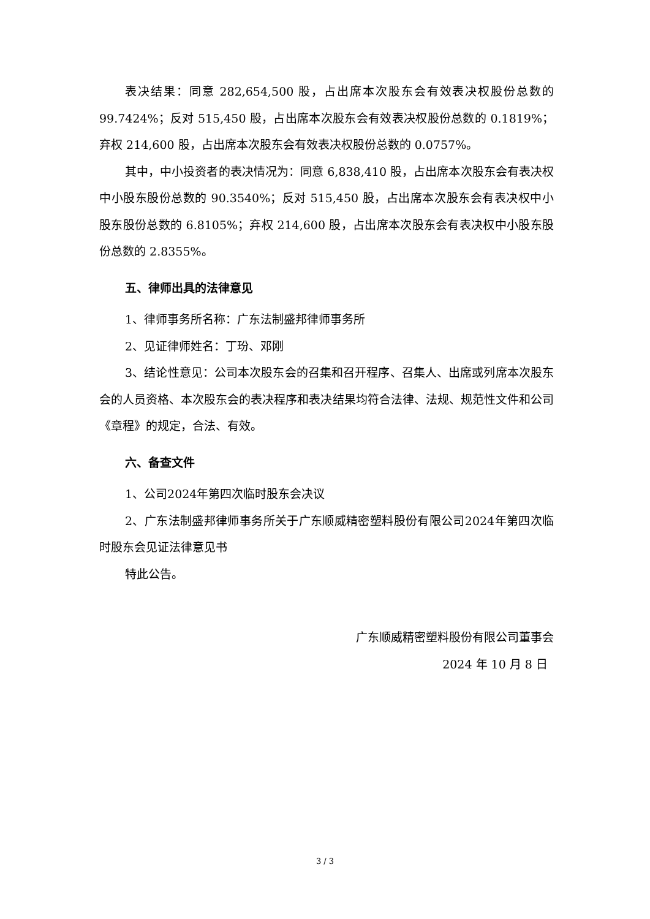表决结果：同意 282,654,500 股，占出席本次股东会有效表决权股份总数的99.7424%；反对 515,450 股，占出席本次股东会有效表决权股份总数的 0.1819%；弃权 214,600 股，占出席本次股东会有效表决权股份总数的 0.0757%。
其中，中小投资者的表决情况为：同意 6,838,410 股，占出席本次股东会有表决权中小股东股份总数的 90.3540%；反对 515,450 股，占出席本次股东会有表决权中小股东股份总数的 6.8105%；弃权 214,600 股，占出席本次股东会有表决权中小股东股份总数的 2.8355%。
五、律师出具的法律意见
1、律师事务所名称：广东法制盛邦律师事务所
2、见证律师姓名：丁玢、邓刚
3、结论性意见：公司本次股东会的召集和召开程序、召集人、出席或列席本次股东会的人员资格、本次股东会的表决程序和表决结果均符合法律、法规、规范性文件和公司《章程》的规定，合法、有效。
六、备查文件
1、公司2024年第四次临时股东会决议
2、广东法制盛邦律师事务所关于广东顺威精密塑料股份有限公司2024年第四次临时股东会见证法律意见书
特此公告。
广东顺威精密塑料股份有限公司董事会
2024 年 10 月 8 日
3 / 3